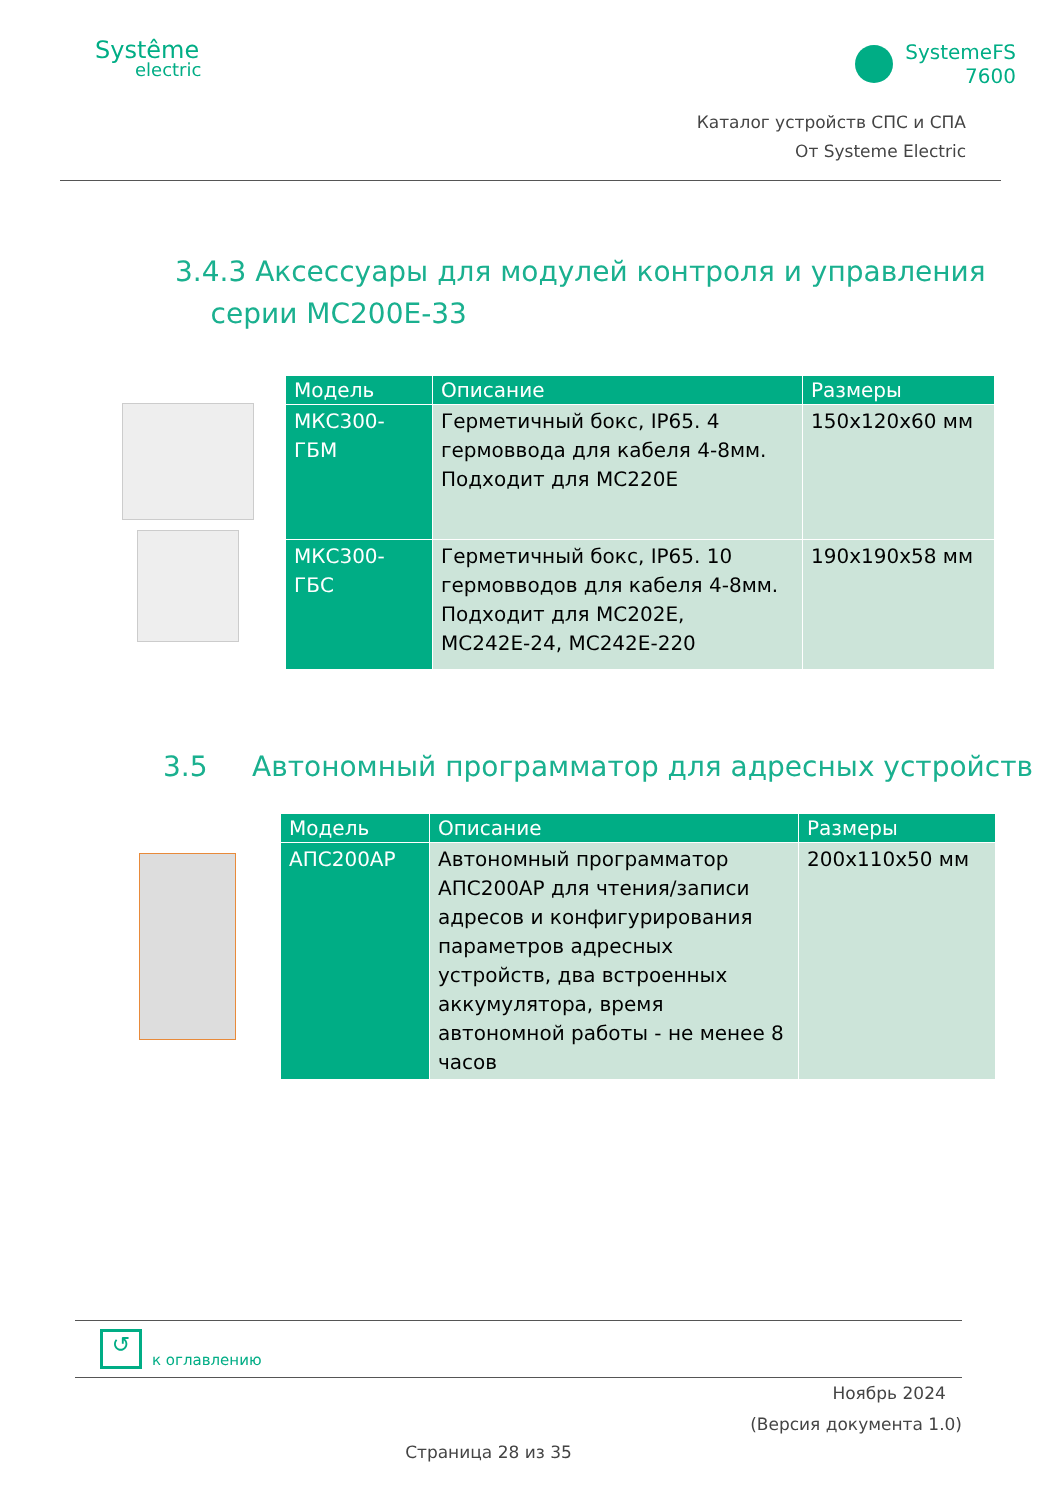Systême
electric
SystemeFS
7600
Каталог устройств СПС и СПА
От Systeme Electric
3.4.3 Аксессуары для модулей контроля и управления
серии МС200Е-33
| Модель | Описание | Размеры |
| --- | --- | --- |
| МКС300-ГБМ | Герметичный бокс, IP65. 4 гермоввода для кабеля 4-8мм. Подходит для МС220Е | 150х120х60 мм |
| МКС300-ГБС | Герметичный бокс, IP65. 10 гермовводов для кабеля 4-8мм. Подходит для МС202Е, МС242Е-24, МС242Е-220 | 190х190х58 мм |
3.5 Автономный программатор для адресных устройств
| Модель | Описание | Размеры |
| --- | --- | --- |
| АПС200АР | Автономный программатор АПС200АР для чтения/записи адресов и конфигурирования параметров адресных устройств, два встроенных аккумулятора, время автономной работы - не менее 8 часов | 200х110х50 мм |
↺ к оглавлению
Ноябрь 2024
(Версия документа 1.0)
Страница 28 из 35